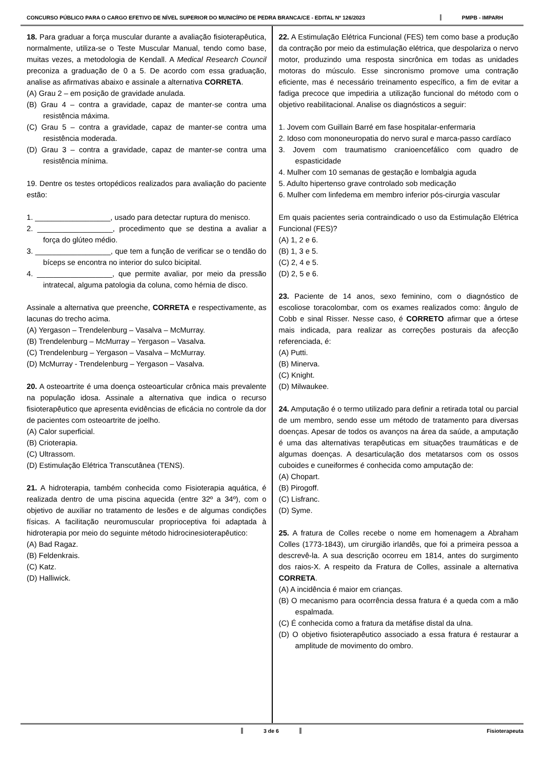CONCURSO PÚBLICO PARA O CARGO EFETIVO DE NÍVEL SUPERIOR DO MUNICÍPIO DE PEDRA BRANCA/CE - EDITAL Nº 126/2023
PMPB - IMPARH
18. Para graduar a força muscular durante a avaliação fisioterapêutica, normalmente, utiliza-se o Teste Muscular Manual, tendo como base, muitas vezes, a metodologia de Kendall. A Medical Research Council preconiza a graduação de 0 a 5. De acordo com essa graduação, analise as afirmativas abaixo e assinale a alternativa CORRETA.
(A) Grau 2 – em posição de gravidade anulada.
(B) Grau 4 – contra a gravidade, capaz de manter-se contra uma resistência máxima.
(C) Grau 5 – contra a gravidade, capaz de manter-se contra uma resistência moderada.
(D) Grau 3 – contra a gravidade, capaz de manter-se contra uma resistência mínima.
19. Dentre os testes ortopédicos realizados para avaliação do paciente estão:
1. __________________, usado para detectar ruptura do menisco.
2. __________________, procedimento que se destina a avaliar a força do glúteo médio.
3. __________________, que tem a função de verificar se o tendão do bíceps se encontra no interior do sulco bicipital.
4. __________________, que permite avaliar, por meio da pressão intratecal, alguma patologia da coluna, como hérnia de disco.
Assinale a alternativa que preenche, CORRETA e respectivamente, as lacunas do trecho acima.
(A) Yergason – Trendelenburg – Vasalva – McMurray.
(B) Trendelenburg – McMurray – Yergason – Vasalva.
(C) Trendelenburg – Yergason – Vasalva – McMurray.
(D) McMurray - Trendelenburg – Yergason – Vasalva.
20. A osteoartrite é uma doença osteoarticular crônica mais prevalente na população idosa. Assinale a alternativa que indica o recurso fisioterapêutico que apresenta evidências de eficácia no controle da dor de pacientes com osteoartrite de joelho.
(A) Calor superficial.
(B) Crioterapia.
(C) Ultrassom.
(D) Estimulação Elétrica Transcutânea (TENS).
21. A hidroterapia, também conhecida como Fisioterapia aquática, é realizada dentro de uma piscina aquecida (entre 32º a 34º), com o objetivo de auxiliar no tratamento de lesões e de algumas condições físicas. A facilitação neuromuscular proprioceptiva foi adaptada à hidroterapia por meio do seguinte método hidrocinesioterapêutico:
(A) Bad Ragaz.
(B) Feldenkrais.
(C) Katz.
(D) Halliwick.
22. A Estimulação Elétrica Funcional (FES) tem como base a produção da contração por meio da estimulação elétrica, que despolariza o nervo motor, produzindo uma resposta sincrônica em todas as unidades motoras do músculo. Esse sincronismo promove uma contração eficiente, mas é necessário treinamento específico, a fim de evitar a fadiga precoce que impediria a utilização funcional do método com o objetivo reabilitacional. Analise os diagnósticos a seguir:
1. Jovem com Guillain Barré em fase hospitalar-enfermaria
2. Idoso com mononeuropatia do nervo sural e marca-passo cardíaco
3. Jovem com traumatismo cranioencefálico com quadro de espasticidade
4. Mulher com 10 semanas de gestação e lombalgia aguda
5. Adulto hipertenso grave controlado sob medicação
6. Mulher com linfedema em membro inferior pós-cirurgia vascular
Em quais pacientes seria contraindicado o uso da Estimulação Elétrica Funcional (FES)?
(A) 1, 2 e 6.
(B) 1, 3 e 5.
(C) 2, 4 e 5.
(D) 2, 5 e 6.
23. Paciente de 14 anos, sexo feminino, com o diagnóstico de escoliose toracolombar, com os exames realizados como: ângulo de Cobb e sinal Risser. Nesse caso, é CORRETO afirmar que a órtese mais indicada, para realizar as correções posturais da afecção referenciada, é:
(A) Putti.
(B) Minerva.
(C) Knight.
(D) Milwaukee.
24. Amputação é o termo utilizado para definir a retirada total ou parcial de um membro, sendo esse um método de tratamento para diversas doenças. Apesar de todos os avanços na área da saúde, a amputação é uma das alternativas terapêuticas em situações traumáticas e de algumas doenças. A desarticulação dos metatarsos com os ossos cuboides e cuneiformes é conhecida como amputação de:
(A) Chopart.
(B) Pirogoff.
(C) Lisfranc.
(D) Syme.
25. A fratura de Colles recebe o nome em homenagem a Abraham Colles (1773-1843), um cirurgião irlandês, que foi a primeira pessoa a descrevê-la. A sua descrição ocorreu em 1814, antes do surgimento dos raios-X. A respeito da Fratura de Colles, assinale a alternativa CORRETA.
(A) A incidência é maior em crianças.
(B) O mecanismo para ocorrência dessa fratura é a queda com a mão espalmada.
(C) É conhecida como a fratura da metáfise distal da ulna.
(D) O objetivo fisioterapêutico associado a essa fratura é restaurar a amplitude de movimento do ombro.
3 de 6 Fisioterapeuta